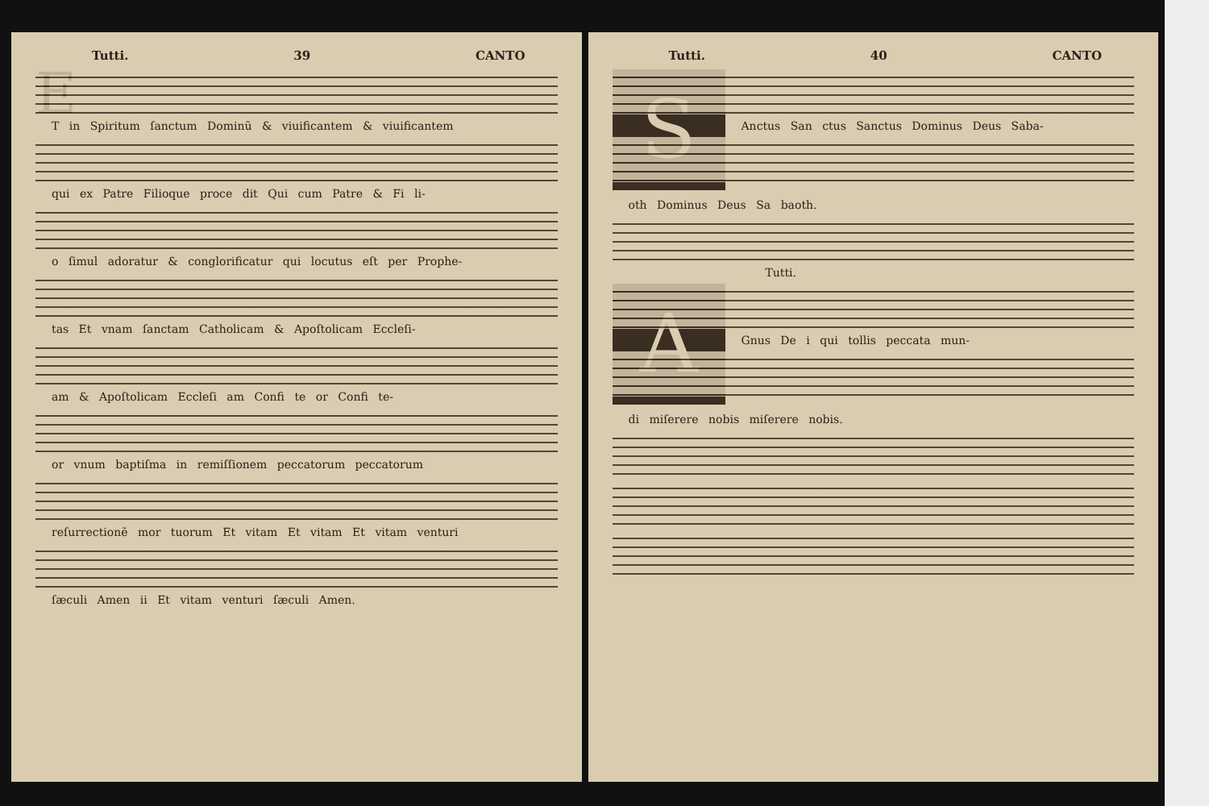Tutti. 39 CANTO
E
T in Spiritum ſanctum Dominũ & viuificantem & viuificantem
qui ex Patre Filioque proce dit Qui cum Patre & Fi li-
o ſimul adoratur & conglorificatur qui locutus eſt per Prophe-
tas Et vnam ſanctam Catholicam & Apoſtolicam Eccleſi-
am & Apoſtolicam Eccleſi am Confi te or Confi te-
or vnum baptiſma in remiſſionem peccatorum peccatorum
reſurrectionẽ mor tuorum Et vitam Et vitam Et vitam venturi
ſæculi Amen ii Et vitam venturi ſæculi Amen.
Tutti. 40 CANTO
S
Anctus San ctus Sanctus Dominus Deus Saba-
oth Dominus Deus Sa baoth.
Tutti.
A
Gnus De i qui tollis peccata mun-
di miſerere nobis miſerere nobis.